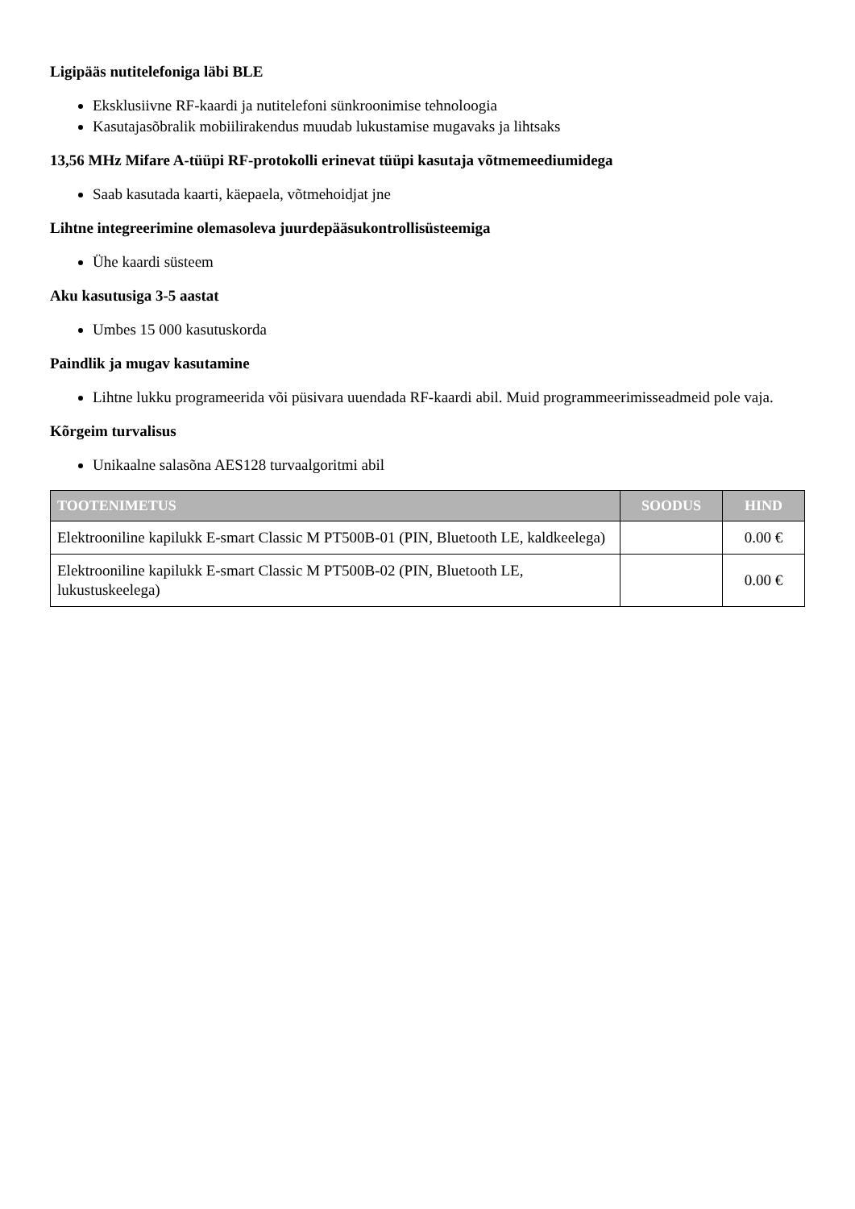Ligipääs nutitelefoniga läbi BLE
Eksklusiivne RF-kaardi ja nutitelefoni sünkroonimise tehnoloogia
Kasutajasõbralik mobiilirakendus muudab lukustamise mugavaks ja lihtsaks
13,56 MHz Mifare A-tüüpi RF-protokolli erinevat tüüpi kasutaja võtmemeediumidega
Saab kasutada kaarti, käepaela, võtmehoidjat jne
Lihtne integreerimine olemasoleva juurdepääsukontrollisüsteemiga
Ühe kaardi süsteem
Aku kasutusiga 3-5 aastat
Umbes 15 000 kasutuskorda
Paindlik ja mugav kasutamine
Lihtne lukku programeerida või püsivara uuendada RF-kaardi abil. Muid programmeerimisseadmeid pole vaja.
Kõrgeim turvalisus
Unikaalne salasõna AES128 turvaalgoritmi abil
| TOOTENIMETUS | SOODUS | HIND |
| --- | --- | --- |
| Elektrooniline kapilukk E-smart Classic M PT500B-01 (PIN, Bluetooth LE, kaldkeelega) | | 0.00 € |
| Elektrooniline kapilukk E-smart Classic M PT500B-02 (PIN, Bluetooth LE, lukustuskeelega) | | 0.00 € |